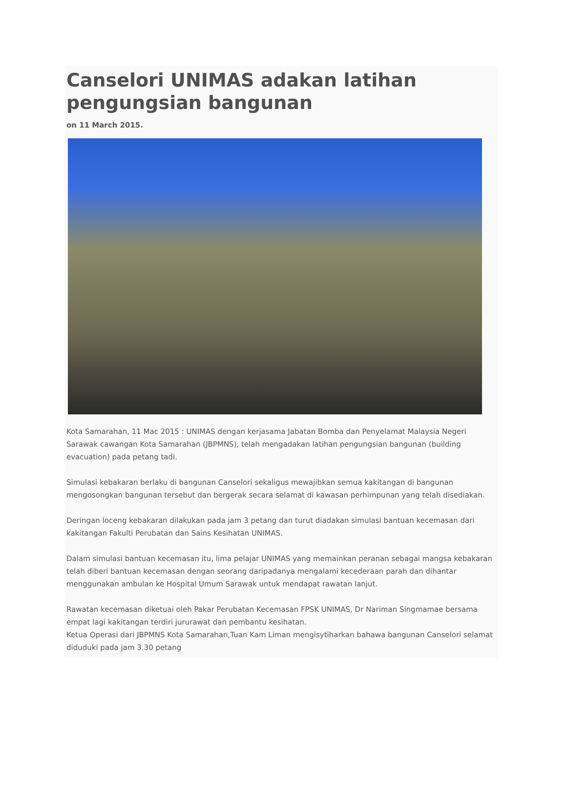Canselori UNIMAS adakan latihan pengungsian bangunan
on 11 March 2015.
Kota Samarahan, 11 Mac 2015 : UNIMAS dengan kerjasama Jabatan Bomba dan Penyelamat Malaysia Negeri Sarawak cawangan Kota Samarahan (JBPMNS), telah mengadakan latihan pengungsian bangunan (building evacuation) pada petang tadi.
Simulasi kebakaran berlaku di bangunan Canselori sekaligus mewajibkan semua kakitangan di bangunan mengosongkan bangunan tersebut dan bergerak secara selamat di kawasan perhimpunan yang telah disediakan.
Deringan loceng kebakaran dilakukan pada jam 3 petang dan turut diadakan simulasi bantuan kecemasan dari kakitangan Fakulti Perubatan dan Sains Kesihatan UNIMAS.
Dalam simulasi bantuan kecemasan itu, lima pelajar UNIMAS yang memainkan peranan sebagai mangsa kebakaran telah diberi bantuan kecemasan dengan seorang daripadanya mengalami kecederaan parah dan dihantar menggunakan ambulan ke Hospital Umum Sarawak untuk mendapat rawatan lanjut.
Rawatan kecemasan diketuai oleh Pakar Perubatan Kecemasan FPSK UNIMAS, Dr Nariman Singmamae bersama empat lagi kakitangan terdiri jururawat dan pembantu kesihatan.
Ketua Operasi dari JBPMNS Kota Samarahan,Tuan Kam Liman mengisytiharkan bahawa bangunan Canselori selamat diduduki pada jam 3.30 petang